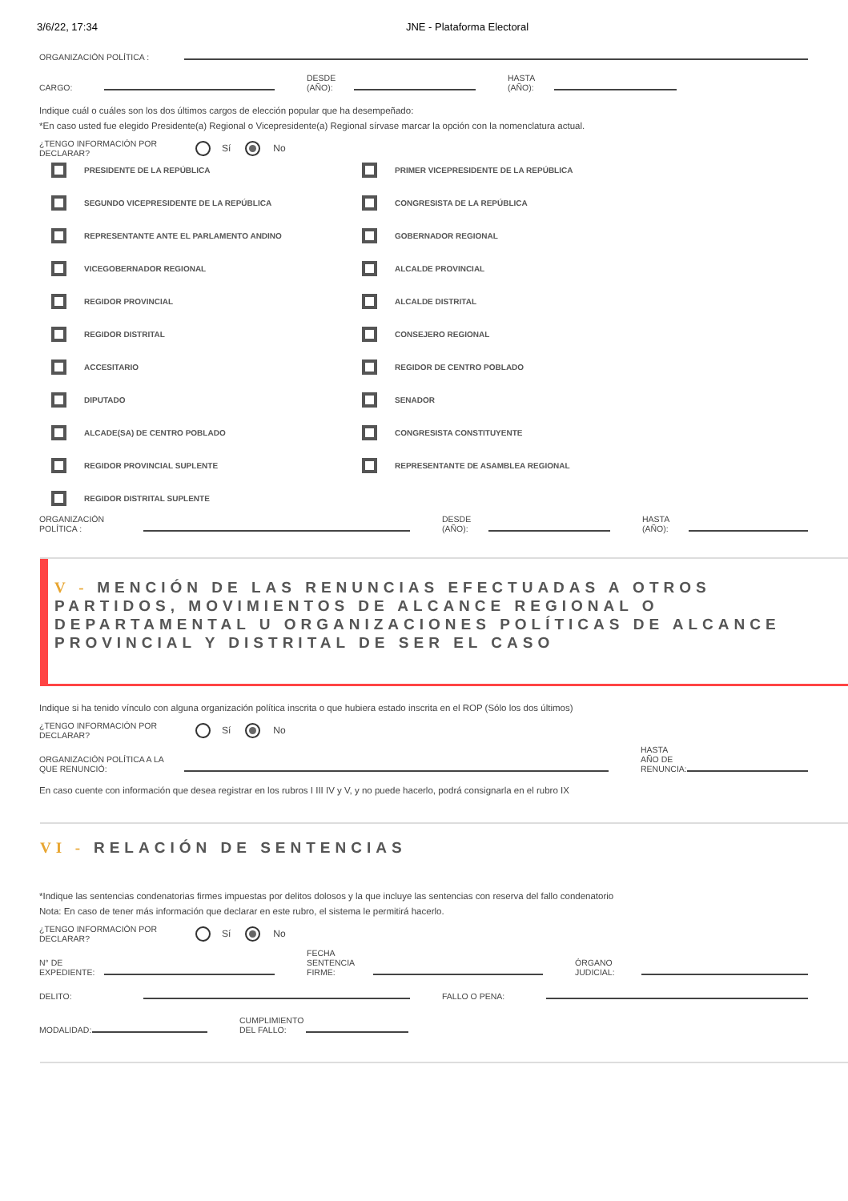3/6/22, 17:34 JNE - Plataforma Electoral
ORGANIZACIÓN POLÍTICA :
CARGO: DESDE
(AÑO): HASTA
(AÑO):
Indique cuál o cuáles son los dos últimos cargos de elección popular que ha desempeñado:
*En caso usted fue elegido Presidente(a) Regional o Vicepresidente(a) Regional sírvase marcar la opción con la nomenclatura actual.
¿TENGO INFORMACIÓN POR
DECLARAR? Sí No
PRESIDENTE DE LA REPÚBLICA
PRIMER VICEPRESIDENTE DE LA REPÚBLICA
SEGUNDO VICEPRESIDENTE DE LA REPÚBLICA
CONGRESISTA DE LA REPÚBLICA
REPRESENTANTE ANTE EL PARLAMENTO ANDINO
GOBERNADOR REGIONAL
VICEGOBERNADOR REGIONAL
ALCALDE PROVINCIAL
REGIDOR PROVINCIAL
ALCALDE DISTRITAL
REGIDOR DISTRITAL
CONSEJERO REGIONAL
ACCESITARIO
REGIDOR DE CENTRO POBLADO
DIPUTADO
SENADOR
ALCADE(SA) DE CENTRO POBLADO
CONGRESISTA CONSTITUYENTE
REGIDOR PROVINCIAL SUPLENTE
REPRESENTANTE DE ASAMBLEA REGIONAL
REGIDOR DISTRITAL SUPLENTE
ORGANIZACIÓN
POLÍTICA : DESDE
(AÑO): HASTA
(AÑO):
V - MENCIÓN DE LAS RENUNCIAS EFECTUADAS A OTROS PARTIDOS, MOVIMIENTOS DE ALCANCE REGIONAL O DEPARTAMENTAL U ORGANIZACIONES POLÍTICAS DE ALCANCE PROVINCIAL Y DISTRITAL DE SER EL CASO
Indique si ha tenido vínculo con alguna organización política inscrita o que hubiera estado inscrita en el ROP (Sólo los dos últimos)
¿TENGO INFORMACIÓN POR
DECLARAR? Sí No
ORGANIZACIÓN POLÍTICA A LA
QUE RENUNCIÓ: HASTA
AÑO DE
RENUNCIA:
En caso cuente con información que desea registrar en los rubros I III IV y V, y no puede hacerlo, podrá consignarla en el rubro IX
VI - RELACIÓN DE SENTENCIAS
*Indique las sentencias condenatorias firmes impuestas por delitos dolosos y la que incluye las sentencias con reserva del fallo condenatorio
Nota: En caso de tener más información que declarar en este rubro, el sistema le permitirá hacerlo.
¿TENGO INFORMACIÓN POR
DECLARAR? Sí No
N° DE
EXPEDIENTE: FECHA
SENTENCIA
FIRME: ÓRGANO
JUDICIAL:
DELITO: FALLO O PENA:
MODALIDAD: CUMPLIMIENTO
DEL FALLO: